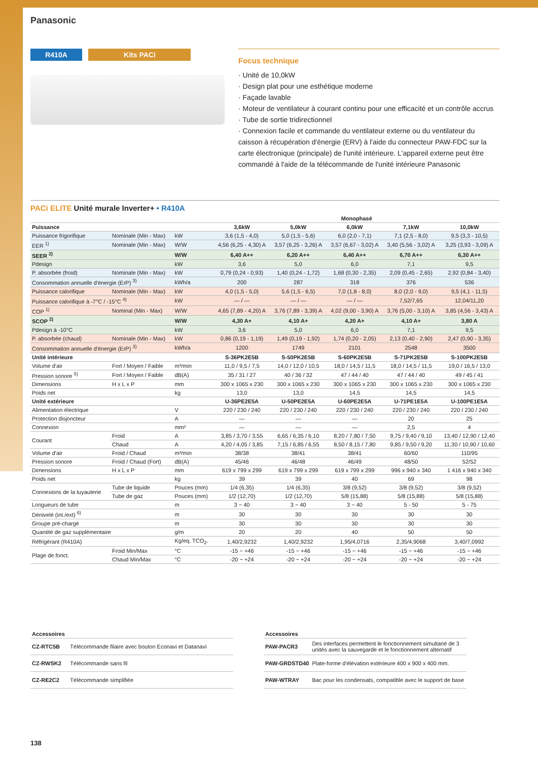Panasonic
R410A Kits PACi
Focus technique
· Unité de 10,0kW
· Design plat pour une esthétique moderne
· Façade lavable
· Moteur de ventilateur à courant continu pour une efficacité et un contrôle accrus
· Tube de sortie tridirectionnel
· Connexion facile et commande du ventilateur externe ou du ventilateur du caisson à récupération d'énergie (ERV) à l'aide du connecteur PAW-FDC sur la carte électronique (principale) de l'unité intérieure. L'appareil externe peut être commandé à l'aide de la télécommande de l'unité intérieure Panasonic
PACi ELITE Unité murale Inverter+ • R410A
| | | | Monophasé | | | | |
| --- | --- | --- | --- | --- | --- | --- | --- |
| Puissance | | | 3,6kW | 5,0kW | 6,0kW | 7,1kW | 10,0kW |
| Puissance frigorifique | Nominale (Min - Max) | kW | 3,6 (1,5 - 4,0) | 5,0 (1,5 - 5,6) | 6,0 (2,0 - 7,1) | 7,1 (2,5 - 8,0) | 9,5 (3,3 - 10,5) |
| EER <sup>1)</sup> | Nominale (Min - Max) | W/W | 4,56 (6,25 - 4,30) A | 3,57 (6,25 - 3,26) A | 3,57 (6,67 - 3,02) A | 3,40 (5,56 - 3,02) A | 3,25 (3,93 - 3,09) A |
| SEER <sup>2)</sup> | | W/W | 6,40 A++ | 6,20 A++ | 6,40 A++ | 6,70 A++ | 6,30 A++ |
| Pdesign | | kW | 3,6 | 5,0 | 6,0 | 7,1 | 9,5 |
| P. absorbée (froid) | Nominale (Min - Max) | kW | 0,79 (0,24 - 0,93) | 1,40 (0,24 - 1,72) | 1,68 (0,30 - 2,35) | 2,09 (0,45 - 2,65) | 2,92 (0,84 - 3,40) |
| Consommation annuelle d'énergie (ErP) <sup>3)</sup> | | kWh/a | 200 | 287 | 318 | 376 | 536 |
| Puissance calorifique | Nominale (Min - Max) | kW | 4,0 (1,5 - 5,0) | 5,6 (1,5 - 6,5) | 7,0 (1,8 - 8,0) | 8,0 (2,0 - 9,0) | 9,5 (4,1 - 11,5) |
| Puissance calorifique à -7°C / -15°C <sup>4)</sup> | | kW | — / — | — / — | — / — | 7,52/7,65 | 12,04/11,20 |
| COP <sup>1)</sup> | Nominal (Min - Max) | W/W | 4,65 (7,89 - 4,20) A | 3,76 (7,89 - 3,39) A | 4,02 (9,00 - 3,90) A | 3,76 (5,00 - 3,10) A | 3,85 (4,56 - 3,43) A |
| SCOP <sup>2)</sup> | | W/W | 4,30 A+ | 4,10 A+ | 4,20 A+ | 4,10 A+ | 3,80 A |
| Pdesign à -10°C | | kW | 3,6 | 5,0 | 6,0 | 7,1 | 9,5 |
| P. absorbée (chaud) | Nominale (Min - Max) | kW | 0,86 (0,19 - 1,19) | 1,49 (0,19 - 1,92) | 1,74 (0,20 - 2,05) | 2,13 (0,40 - 2,90) | 2,47 (0,90 - 3,35) |
| Consommation annuelle d'énergie (ErP) <sup>3)</sup> | | kWh/a | 1200 | 1749 | 2101 | 2548 | 3500 |
| Unité intérieure | | | S-36PK2E5B | S-50PK2E5B | S-60PK2E5B | S-71PK2E5B | S-100PK2E5B |
| Volume d'air | Fort / Moyen / Faible | m³/min | 11,0 / 9,5 / 7,5 | 14,0 / 12,0 / 10,5 | 18,0 / 14,5 / 11,5 | 18,0 / 14,5 / 11,5 | 19,0 / 16,5 / 13,0 |
| Pression sonore <sup>5)</sup> | Fort / Moyen / Faible | dB(A) | 35 / 31 / 27 | 40 / 36 / 32 | 47 / 44 / 40 | 47 / 44 / 40 | 49 / 45 / 41 |
| Dimensions | H x L x P | mm | 300 x 1065 x 230 | 300 x 1065 x 230 | 300 x 1065 x 230 | 300 x 1065 x 230 | 300 x 1065 x 230 |
| Poids net | | kg | 13,0 | 13,0 | 14,5 | 14,5 | 14,5 |
| Unité extérieure | | | U-36PE2E5A | U-50PE2E5A | U-60PE2E5A | U-71PE1E5A | U-100PE1E5A |
| Alimentation électrique | | V | 220 / 230 / 240 | 220 / 230 / 240 | 220 / 230 / 240 | 220 / 230 / 240 | 220 / 230 / 240 |
| Protection disjoncteur | | A | — | — | — | 20 | 25 |
| Connexion | | mm² | — | — | — | 2,5 | 4 |
| Courant | Froid | A | 3,85 / 3,70 / 3,55 | 6,65 / 6,35 / 6,10 | 8,20 / 7,80 / 7,50 | 9,75 / 9,40 / 9,10 | 13,40 / 12,90 / 12,40 |
| | Chaud | A | 4,20 / 4,05 / 3,85 | 7,15 / 6,85 / 6,55 | 8,50 / 8,15 / 7,80 | 9,85 / 9,50 / 9,20 | 11,30 / 10,90 / 10,60 |
| Volume d'air | Froid / Chaud | m³/min | 38/38 | 38/41 | 38/41 | 60/60 | 110/95 |
| Pression sonore | Froid / Chaud (Fort) | dB(A) | 45/46 | 46/48 | 46/49 | 48/50 | 52/52 |
| Dimensions | H x L x P | mm | 619 x 799 x 299 | 619 x 799 x 299 | 619 x 799 x 299 | 996 x 940 x 340 | 1 416 x 940 x 340 |
| Poids net | | kg | 39 | 39 | 40 | 69 | 98 |
| Connexions de la tuyauterie | Tube de liquide | Pouces (mm) | 1/4 (6,35) | 1/4 (6,35) | 3/8 (9,52) | 3/8 (9,52) | 3/8 (9,52) |
| | Tube de gaz | Pouces (mm) | 1/2 (12,70) | 1/2 (12,70) | 5/8 (15,88) | 5/8 (15,88) | 5/8 (15,88) |
| Longueurs de tube | | m | 3 ~ 40 | 3 ~ 40 | 3 ~ 40 | 5 - 50 | 5 - 75 |
| Dénivelé (int./ext) <sup>6)</sup> | | m | 30 | 30 | 30 | 30 | 30 |
| Groupe pré-chargé | | m | 30 | 30 | 30 | 30 | 30 |
| Quantité de gaz supplémentaire | | g/m | 20 | 20 | 40 | 50 | 50 |
| Réfrigérant (R410A) | | Kg/eq. TCO<sub>2</sub>. | 1,40/2,9232 | 1,40/2,9232 | 1,95/4,0716 | 2,35/4,9068 | 3,40/7,0992 |
| Plage de fonct. | Froid Min/Max | °C | -15 ~ +46 | -15 ~ +46 | -15 ~ +46 | -15 ~ +46 | -15 ~ +46 |
| | Chaud Min/Max | °C | -20 ~ +24 | -20 ~ +24 | -20 ~ +24 | -20 ~ +24 | -20 ~ +24 |
| Accessoires | |
| --- | --- |
| CZ-RTC5B | Télécommande filaire avec bouton Econavi et Datanavi |
| CZ-RWSK2 | Télécommande sans fil |
| CZ-RE2C2 | Télécommande simplifiée |
| Accessoires | |
| --- | --- |
| PAW-PACR3 | Des interfaces permettent le fonctionnement simultané de 3 unités avec la sauvegarde et le fonctionnement alternatif |
| PAW-GRDSTD40 | Plate-forme d'élévation extérieure 400 x 900 x 400 mm. |
| PAW-WTRAY | Bac pour les condensats, compatible avec le support de base |
138